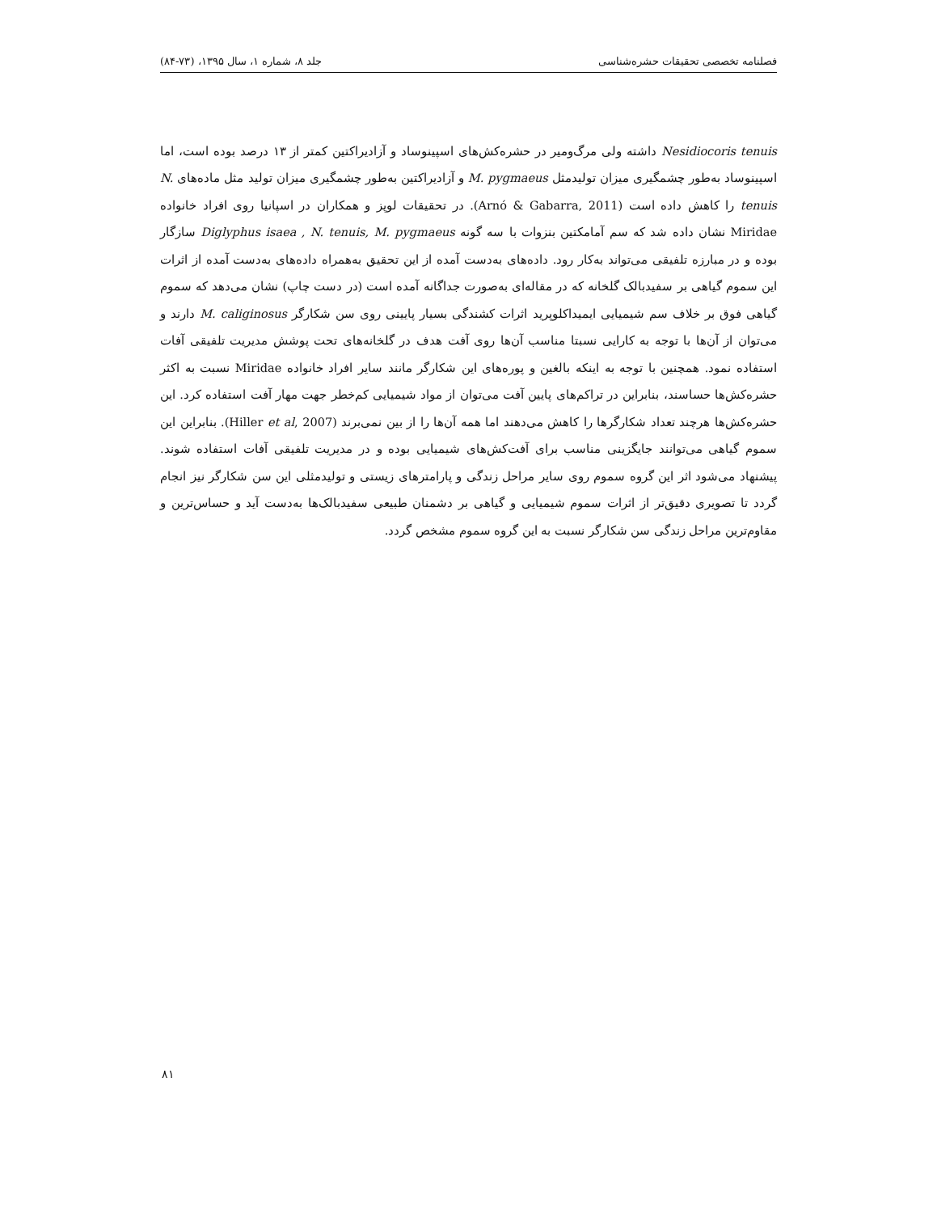فصلنامه تخصصی تحقیقات حشره‌شناسی جلد ۸، شماره ۱، سال ۱۳۹۵، (۷۳-۸۴)
Nesidiocoris tenuis داشته ولی مرگ‌ومیر در حشره‌کش‌های اسپینوساد و آزادیراکتین کمتر از ۱۳ درصد بوده است، اما اسپینوساد به‌طور چشمگیری میزان تولیدمثل M. pygmaeus و آزادیراکتین به‌طور چشمگیری میزان تولید مثل ماده‌های N. tenuis را کاهش داده است (Arnó & Gabarra, 2011). در تحقیقات لوپز و همکاران در اسپانیا روی افراد خانواده Miridae نشان داده شد که سم آمامکتین بنزوات با سه گونه Diglyphus isaea , N. tenuis, M. pygmaeus سازگار بوده و در مبارزه تلفیقی می‌تواند به‌کار رود. داده‌های به‌دست آمده از این تحقیق به‌همراه داده‌های به‌دست آمده از اثرات این سموم گیاهی بر سفیدبالک گلخانه که در مقاله‌ای به‌صورت جداگانه آمده است (در دست چاپ) نشان می‌دهد که سموم گیاهی فوق بر خلاف سم شیمیایی ایمیداکلوپرید اثرات کشندگی بسیار پایینی روی سن شکارگر M. caliginosus دارند و می‌توان از آن‌ها با توجه به کارایی نسبتا مناسب آن‌ها روی آفت هدف در گلخانه‌های تحت پوشش مدیریت تلفیقی آفات استفاده نمود. همچنین با توجه به اینکه بالغین و پوره‌های این شکارگر مانند سایر افراد خانواده Miridae نسبت به اکثر حشره‌کش‌ها حساسند، بنابراین در تراکم‌های پایین آفت می‌توان از مواد شیمیایی کم‌خطر جهت مهار آفت استفاده کرد. این حشره‌کش‌ها هرچند تعداد شکارگرها را کاهش می‌دهند اما همه آن‌ها را از بین نمی‌برند (Hiller et al, 2007). بنابراین این سموم گیاهی می‌توانند جایگزینی مناسب برای آفت‌کش‌های شیمیایی بوده و در مدیریت تلفیقی آفات استفاده شوند. پیشنهاد می‌شود اثر این گروه سموم روی سایر مراحل زندگی و پارامترهای زیستی و تولیدمثلی این سن شکارگر نیز انجام گردد تا تصویری دقیق‌تر از اثرات سموم شیمیایی و گیاهی بر دشمنان طبیعی سفیدبالک‌ها به‌دست آید و حساس‌ترین و مقاوم‌ترین مراحل زندگی سن شکارگر نسبت به این گروه سموم مشخص گردد.
۸۱